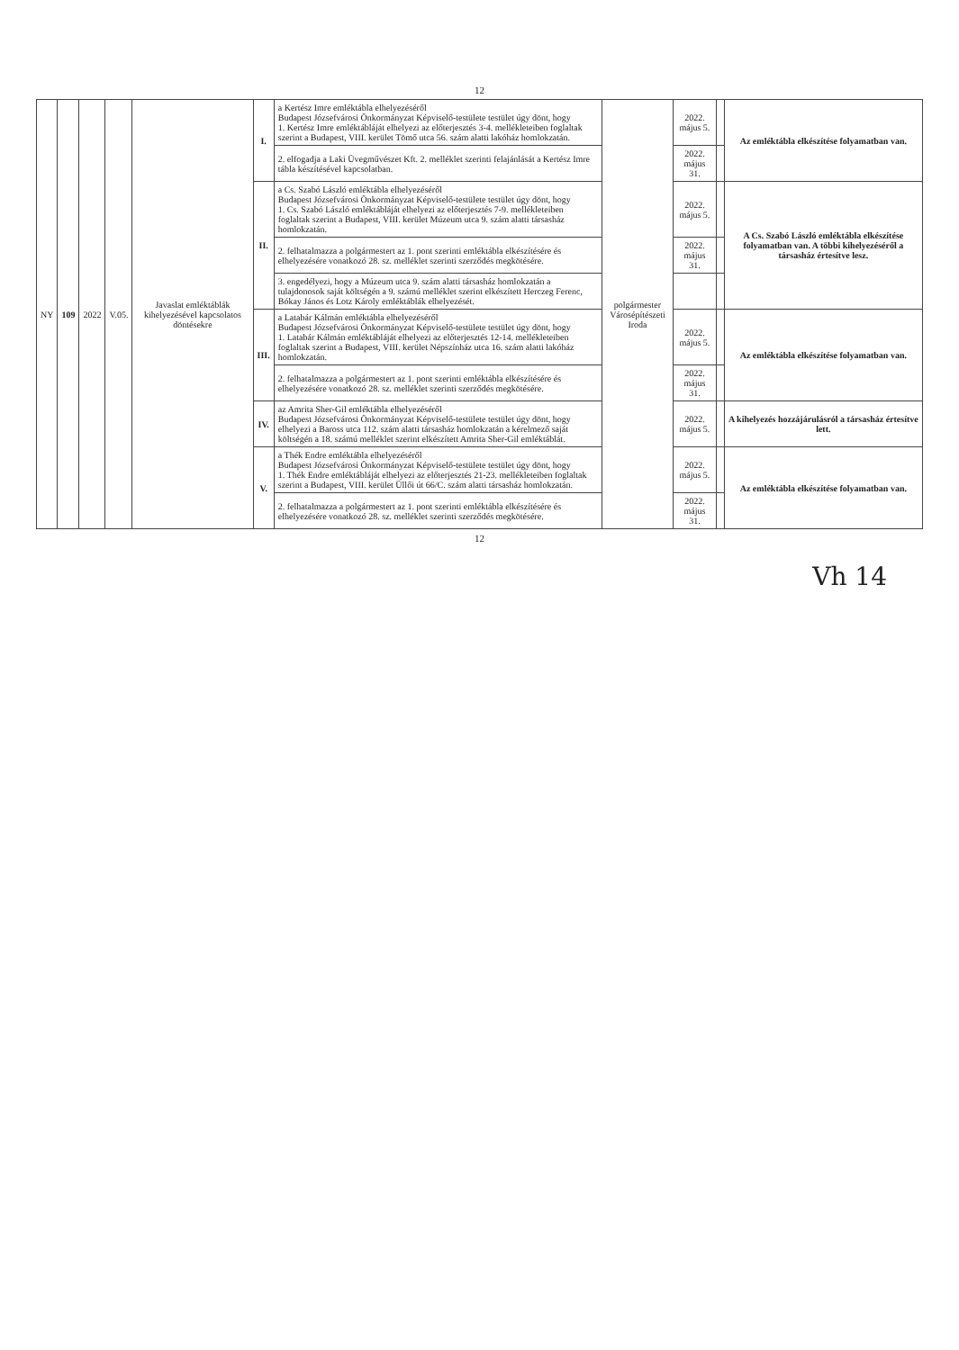12
| NY | 109 | 2022 | V.05. | Javaslat emléktáblák kihelyezésével kapcsolatos döntésekre | I. | a Kertész Imre emléktábla elhelyezéséről Budapest Józsefvárosi Önkormányzat Képviselő-testülete testület úgy dönt, hogy 1. Kertész Imre emléktábláját elhelyezi az előterjesztés 3-4. mellékleteiben foglaltak szerint a Budapest, VIII. kerület Tömő utca 56. szám alatti lakóház homlokzatán. | polgármester Városépítészeti Iroda | 2022. május 5. | | Az emléktábla elkészítése folyamatban van. |
| | | | | | | 2. elfogadja a Laki Üvegművészet Kft. 2. melléklet szerinti felajánlását a Kertész Imre tábla készítésével kapcsolatban. | | 2022. május 31. | | |
| | | | | | II. | a Cs. Szabó László emléktábla elhelyezéséről Budapest Józsefvárosi Önkormányzat Képviselő-testülete testület úgy dönt, hogy 1. Cs. Szabó László emléktábláját elhelyezi az előterjesztés 7-9. mellékleteiben foglaltak szerint a Budapest, VIII. kerület Múzeum utca 9. szám alatti társasház homlokzatán. | | 2022. május 5. | | A Cs. Szabó László emléktábla elkészítése folyamatban van. A többi kihelyezéséről a társasház értesítve lesz. |
| | | | | | | 2. felhatalmazza a polgármestert az 1. pont szerinti emléktábla elkészítésére és elhelyezésére vonatkozó 28. sz. melléklet szerinti szerződés megkötésére. | | 2022. május 31. | | |
| | | | | | | 3. engedélyezi, hogy a Múzeum utca 9. szám alatti társasház homlokzatán a tulajdonosok saját költségén a 9. számú melléklet szerint elkészített Herczeg Ferenc, Bókay János és Lotz Károly emléktáblák elhelyezését. | | | | |
| | | | | | III. | a Latabár Kálmán emléktábla elhelyezéséről Budapest Józsefvárosi Önkormányzat Képviselő-testülete testület úgy dönt, hogy 1. Latabár Kálmán emléktábláját elhelyezi az előterjesztés 12-14. mellékleteiben foglaltak szerint a Budapest, VIII. kerület Népszínház utca 16. szám alatti lakóház homlokzatán. | | 2022. május 5. | | Az emléktábla elkészítése folyamatban van. |
| | | | | | | 2. felhatalmazza a polgármestert az 1. pont szerinti emléktábla elkészítésére és elhelyezésére vonatkozó 28. sz. melléklet szerinti szerződés megkötésére. | | 2022. május 31. | | |
| | | | | | IV. | az Amrita Sher-Gil emléktábla elhelyezéséről Budapest Józsefvárosi Önkormányzat Képviselő-testülete testület úgy dönt, hogy elhelyezi a Baross utca 112. szám alatti társasház homlokzatán a kérelmező saját költségén a 18. számú melléklet szerint elkészített Amrita Sher-Gil emléktáblát. | | 2022. május 5. | | A kihelyezés hozzájárulásról a társasház értesítve lett. |
| | | | | | V. | a Thék Endre emléktábla elhelyezéséről Budapest Józsefvárosi Önkormányzat Képviselő-testülete testület úgy dönt, hogy 1. Thék Endre emléktábláját elhelyezi az előterjesztés 21-23. mellékleteiben foglaltak szerint a Budapest, VIII. kerület Üllői út 66/C. szám alatti társasház homlokzatán. | | 2022. május 5. | | Az emléktábla elkészítése folyamatban van. |
| | | | | | | 2. felhatalmazza a polgármestert az 1. pont szerinti emléktábla elkészítésére és elhelyezésére vonatkozó 28. sz. melléklet szerinti szerződés megkötésére. | | 2022. május 31. | | |
12
Vh 14